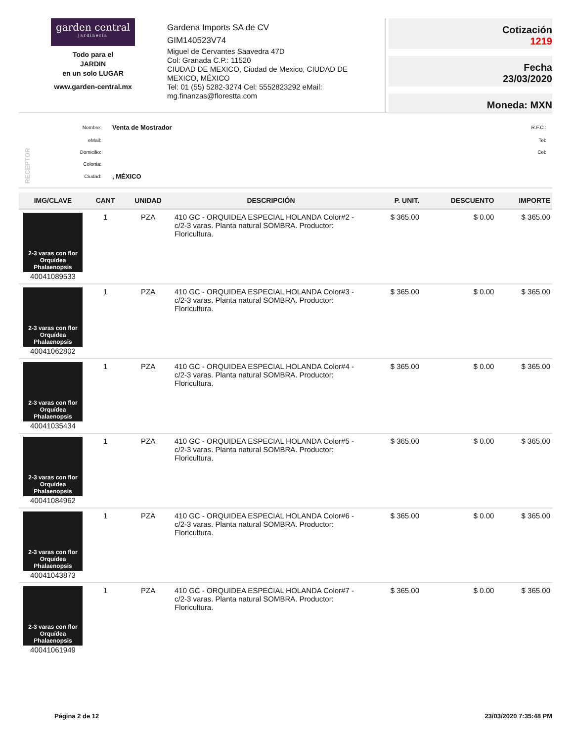garden central
jardineria
Todo para el
JARDIN
en un solo LUGAR
www.garden-central.mx
Gardena Imports SA de CV
GIM140523V74
Miguel de Cervantes Saavedra 47D
Col: Granada C.P.: 11520
CIUDAD DE MEXICO, Ciudad de Mexico, CIUDAD DE MEXICO, MÉXICO
Tel: 01 (55) 5282-3274 Cel: 5552823292 eMail: mg.finanzas@florestta.com
Cotización
1219
Fecha
23/03/2020
Moneda: MXN
RECEPTOR
| Nombre: | Venta de Mostrador | R.F.C.: |
| eMail: | | Tel: |
| Domicilio: | | Cel: |
| Colonia: | | |
| Ciudad: | , MÉXICO | |
| IMG/CLAVE | CANT | UNIDAD | DESCRIPCIÓN | P. UNIT. | DESCUENTO | IMPORTE |
| --- | --- | --- | --- | --- | --- | --- |
| 2-3 varas con flor Orquídea Phalaenopsis 40041089533 | 1 | PZA | 410 GC - ORQUIDEA ESPECIAL HOLANDA Color#2 - c/2-3 varas. Planta natural SOMBRA. Productor: Floricultura. | $ 365.00 | $ 0.00 | $ 365.00 |
| 2-3 varas con flor Orquídea Phalaenopsis 40041062802 | 1 | PZA | 410 GC - ORQUIDEA ESPECIAL HOLANDA Color#3 - c/2-3 varas. Planta natural SOMBRA. Productor: Floricultura. | $ 365.00 | $ 0.00 | $ 365.00 |
| 2-3 varas con flor Orquídea Phalaenopsis 40041035434 | 1 | PZA | 410 GC - ORQUIDEA ESPECIAL HOLANDA Color#4 - c/2-3 varas. Planta natural SOMBRA. Productor: Floricultura. | $ 365.00 | $ 0.00 | $ 365.00 |
| 2-3 varas con flor Orquídea Phalaenopsis 40041084962 | 1 | PZA | 410 GC - ORQUIDEA ESPECIAL HOLANDA Color#5 - c/2-3 varas. Planta natural SOMBRA. Productor: Floricultura. | $ 365.00 | $ 0.00 | $ 365.00 |
| 2-3 varas con flor Orquídea Phalaenopsis 40041043873 | 1 | PZA | 410 GC - ORQUIDEA ESPECIAL HOLANDA Color#6 - c/2-3 varas. Planta natural SOMBRA. Productor: Floricultura. | $ 365.00 | $ 0.00 | $ 365.00 |
| 2-3 varas con flor Orquídea Phalaenopsis 40041061949 | 1 | PZA | 410 GC - ORQUIDEA ESPECIAL HOLANDA Color#7 - c/2-3 varas. Planta natural SOMBRA. Productor: Floricultura. | $ 365.00 | $ 0.00 | $ 365.00 |
Página 2 de 12 23/03/2020 7:35:48 PM